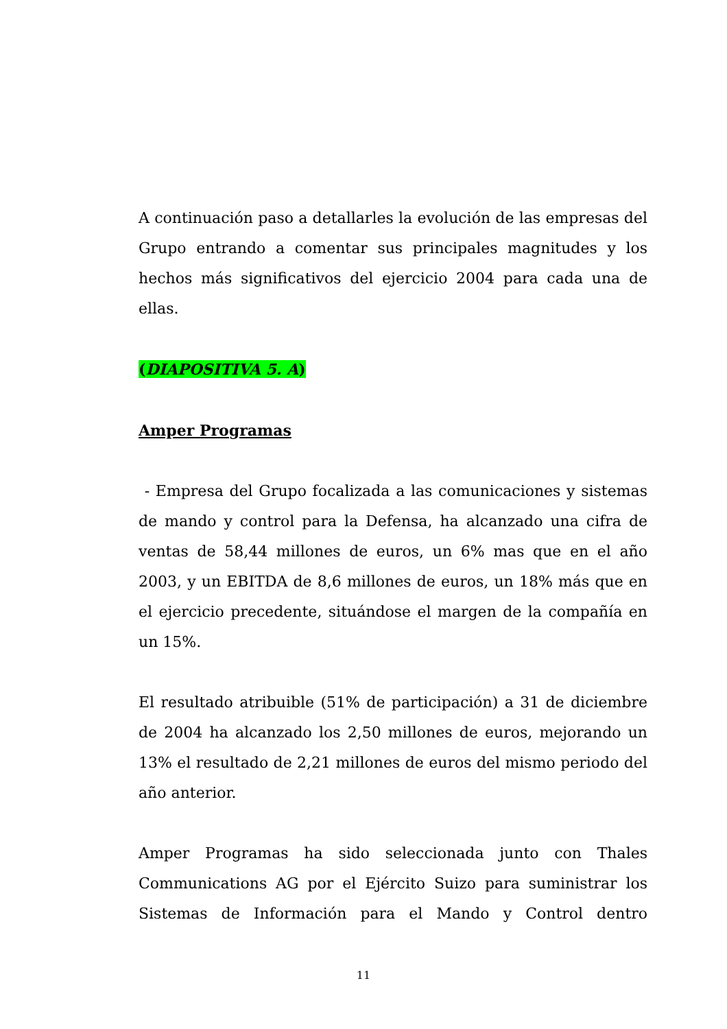A continuación paso a detallarles la evolución de las empresas del Grupo entrando a comentar sus principales magnitudes y los hechos más significativos del ejercicio 2004 para cada una de ellas.
(DIAPOSITIVA 5. A)
Amper Programas
- Empresa del Grupo focalizada a las comunicaciones y sistemas de mando y control para la Defensa, ha alcanzado una cifra de ventas de 58,44 millones de euros, un 6% mas que en el año 2003, y un EBITDA de 8,6 millones de euros, un 18% más que en el ejercicio precedente, situándose el margen de la compañía en un 15%.
El resultado atribuible (51% de participación) a 31 de diciembre de 2004 ha alcanzado los 2,50 millones de euros, mejorando un 13% el resultado de 2,21 millones de euros del mismo periodo del año anterior.
Amper Programas ha sido seleccionada junto con Thales Communications AG por el Ejército Suizo para suministrar los Sistemas de Información para el Mando y Control dentro
11